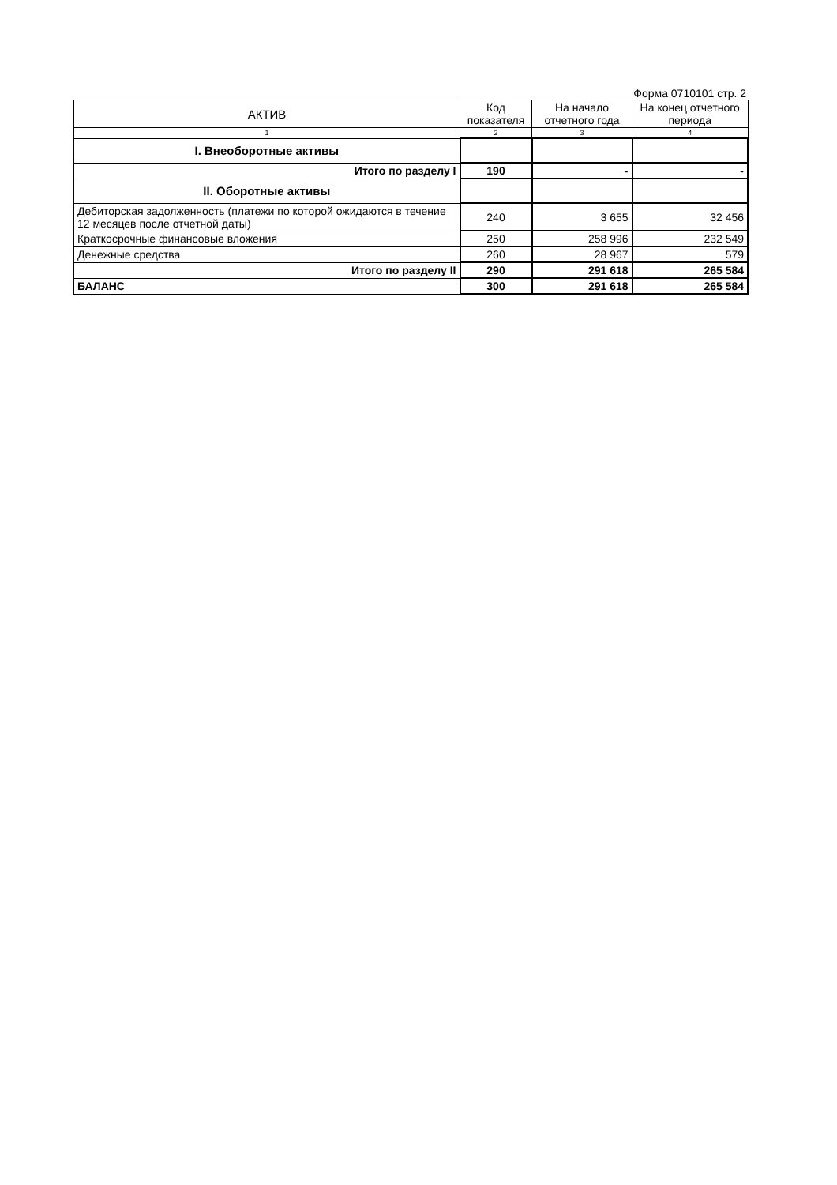Форма 0710101 стр. 2
| АКТИВ | Код показателя | На начало отчетного года | На конец отчетного периода |
| --- | --- | --- | --- |
| 1 | 2 | 3 | 4 |
| I. Внеоборотные активы | | | |
| Итого по разделу I | 190 | - | - |
| II. Оборотные активы | | | |
| Дебиторская задолженность (платежи по которой ожидаются в течение 12 месяцев после отчетной даты) | 240 | 3 655 | 32 456 |
| Краткосрочные финансовые вложения | 250 | 258 996 | 232 549 |
| Денежные средства | 260 | 28 967 | 579 |
| Итого по разделу II | 290 | 291 618 | 265 584 |
| БАЛАНС | 300 | 291 618 | 265 584 |